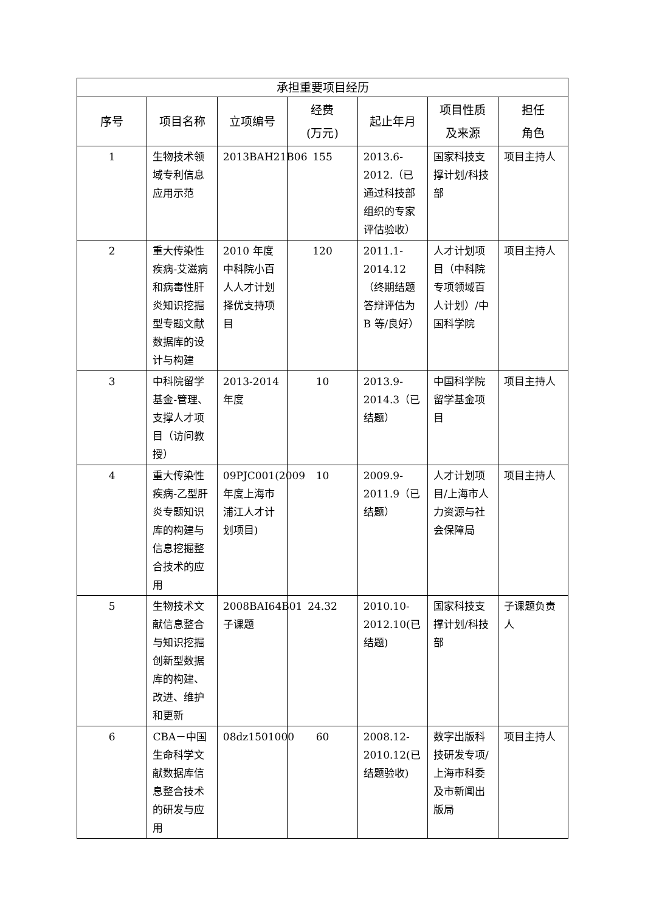| 承担重要项目经历 | | | | | | |
| --- | --- | --- | --- | --- | --- | --- |
| 序号 | 项目名称 | 立项编号 | 经费 (万元) | 起止年月 | 项目性质 及来源 | 担任 角色 |
| 1 | 生物技术领域专利信息应用示范 | 2013BAH21B06 | 155 | 2013.6-2012.（已通过科技部组织的专家评估验收） | 国家科技支撑计划/科技部 | 项目主持人 |
| 2 | 重大传染性疾病-艾滋病和病毒性肝炎知识挖掘型专题文献数据库的设计与构建 | 2010 年度中科院小百人人才计划择优支持项目 | 120 | 2011.1-2014.12（终期结题答辩评估为 B 等/良好） | 人才计划项目（中科院专项领域百人计划）/中国科学院 | 项目主持人 |
| 3 | 中科院留学基金-管理、支撑人才项目（访问教授） | 2013-2014年度 | 10 | 2013.9-2014.3（已结题） | 中国科学院留学基金项目 | 项目主持人 |
| 4 | 重大传染性疾病-乙型肝炎专题知识库的构建与信息挖掘整合技术的应用 | 09PJC001(2009 年度上海市浦江人才计划项目) | 10 | 2009.9-2011.9（已结题） | 人才计划项目/上海市人力资源与社会保障局 | 项目主持人 |
| 5 | 生物技术文献信息整合与知识挖掘创新型数据库的构建、改进、维护和更新 | 2008BAI64B01 子课题 | 24.32 | 2010.10-2012.10(已结题) | 国家科技支撑计划/科技部 | 子课题负责人 |
| 6 | CBA－中国生命科学文献数据库信息整合技术的研发与应用 | 08dz1501000 | 60 | 2008.12-2010.12(已结题验收) | 数字出版科技研发专项/上海市科委及市新闻出版局 | 项目主持人 |